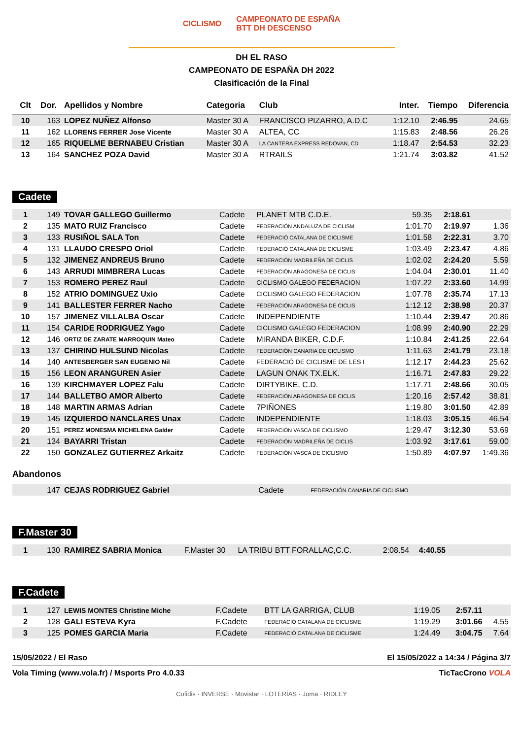CICLISMO CAMPEONATO DE ESPAÑA
BTT DH DESCENSO
DH EL RASO
CAMPEONATO DE ESPAÑA DH 2022
Clasificación de la Final
| Clt | Dor. | Apellidos y Nombre | Categoria | Club | Inter. | Tiempo | Diferencia |
| --- | --- | --- | --- | --- | --- | --- | --- |
| 10 | 163 | LOPEZ NUÑEZ Alfonso | Master 30 A | FRANCISCO PIZARRO, A.D.C | 1:12.10 | 2:46.95 | 24.65 |
| 11 | 162 | LLORENS FERRER Jose Vicente | Master 30 A | ALTEA, CC | 1:15.83 | 2:48.56 | 26.26 |
| 12 | 165 | RIQUELME BERNABEU Cristian | Master 30 A | LA CANTERA EXPRESS REDOVAN, CD | 1:18.47 | 2:54.53 | 32.23 |
| 13 | 164 | SANCHEZ POZA David | Master 30 A | RTRAILS | 1:21.74 | 3:03.82 | 41.52 |
Cadete
| 1 | 149 | TOVAR GALLEGO Guillermo | Cadete | PLANET MTB C.D.E. | 59.35 | 2:18.61 | |
| 2 | 135 | MATO RUIZ Francisco | Cadete | FEDERACIÓN ANDALUZA DE CICLISM | 1:01.70 | 2:19.97 | 1.36 |
| 3 | 133 | RUSIÑOL SALA Ton | Cadete | FEDERACIÓ CATALANA DE CICLISME | 1:01.58 | 2:22.31 | 3.70 |
| 4 | 131 | LLAUDO CRESPO Oriol | Cadete | FEDERACIÓ CATALANA DE CICLISME | 1:03.49 | 2:23.47 | 4.86 |
| 5 | 132 | JIMENEZ ANDREUS Bruno | Cadete | FEDERACIÓN MADRILEÑA DE CICLIS | 1:02.02 | 2:24.20 | 5.59 |
| 6 | 143 | ARRUDI MIMBRERA Lucas | Cadete | FEDERACIÓN ARAGONESA DE CICLIS | 1:04.04 | 2:30.01 | 11.40 |
| 7 | 153 | ROMERO PEREZ Raul | Cadete | CICLISMO GALEGO FEDERACION | 1:07.22 | 2:33.60 | 14.99 |
| 8 | 152 | ATRIO DOMINGUEZ Uxio | Cadete | CICLISMO GALEGO FEDERACION | 1:07.78 | 2:35.74 | 17.13 |
| 9 | 141 | BALLESTER FERRER Nacho | Cadete | FEDERACIÓN ARAGONESA DE CICLIS | 1:12.12 | 2:38.98 | 20.37 |
| 10 | 157 | JIMENEZ VILLALBA Oscar | Cadete | INDEPENDIENTE | 1:10.44 | 2:39.47 | 20.86 |
| 11 | 154 | CARIDE RODRIGUEZ Yago | Cadete | CICLISMO GALEGO FEDERACION | 1:08.99 | 2:40.90 | 22.29 |
| 12 | 146 | ORTIZ DE ZARATE MARROQUIN Mateo | Cadete | MIRANDA BIKER, C.D.F. | 1:10.84 | 2:41.25 | 22.64 |
| 13 | 137 | CHIRINO HULSUND Nicolas | Cadete | FEDERACIÓN CANARIA DE CICLISMO | 1:11.63 | 2:41.79 | 23.18 |
| 14 | 140 | ANTESBERGER SAN EUGENIO Nil | Cadete | FEDERACIÓ DE CICLISME DE LES I | 1:12.17 | 2:44.23 | 25.62 |
| 15 | 156 | LEON ARANGUREN Asier | Cadete | LAGUN ONAK TX.ELK. | 1:16.71 | 2:47.83 | 29.22 |
| 16 | 139 | KIRCHMAYER LOPEZ Falu | Cadete | DIRTYBIKE, C.D. | 1:17.71 | 2:48.66 | 30.05 |
| 17 | 144 | BALLETBO AMOR Alberto | Cadete | FEDERACIÓN ARAGONESA DE CICLIS | 1:20.16 | 2:57.42 | 38.81 |
| 18 | 148 | MARTIN ARMAS Adrian | Cadete | 7PIÑONES | 1:19.80 | 3:01.50 | 42.89 |
| 19 | 145 | IZQUIERDO NANCLARES Unax | Cadete | INDEPENDIENTE | 1:18.03 | 3:05.15 | 46.54 |
| 20 | 151 | PEREZ MONESMA MICHELENA Galder | Cadete | FEDERACIÓN VASCA DE CICLISMO | 1:29.47 | 3:12.30 | 53.69 |
| 21 | 134 | BAYARRI Tristan | Cadete | FEDERACIÓN MADRILEÑA DE CICLIS | 1:03.92 | 3:17.61 | 59.00 |
| 22 | 150 | GONZALEZ GUTIERREZ Arkaitz | Cadete | FEDERACIÓN VASCA DE CICLISMO | 1:50.89 | 4:07.97 | 1:49.36 |
Abandonos
| | 147 | CEJAS RODRIGUEZ Gabriel | Cadete | FEDERACIÓN CANARIA DE CICLISMO | | | |
F.Master 30
| 1 | 130 | RAMIREZ SABRIA Monica | F.Master 30 | LA TRIBU BTT FORALLAC,C.C. | 2:08.54 | 4:40.55 | |
F.Cadete
| 1 | 127 | LEWIS MONTES Christine Miche | F.Cadete | BTT LA GARRIGA, CLUB | 1:19.05 | 2:57.11 | |
| 2 | 128 | GALI ESTEVA Kyra | F.Cadete | FEDERACIÓ CATALANA DE CICLISME | 1:19.29 | 3:01.66 | 4.55 |
| 3 | 125 | POMES GARCIA Maria | F.Cadete | FEDERACIÓ CATALANA DE CICLISME | 1:24.49 | 3:04.75 | 7.64 |
15/05/2022 / El Raso El 15/05/2022 a 14:34 / Página 3/7
Vola Timing (www.vola.fr) / Msports Pro 4.0.33 TicTacCrono VOLA
Cofidis · INVERSE · Movistar · LOTERÍAS · Joma · RIDLEY